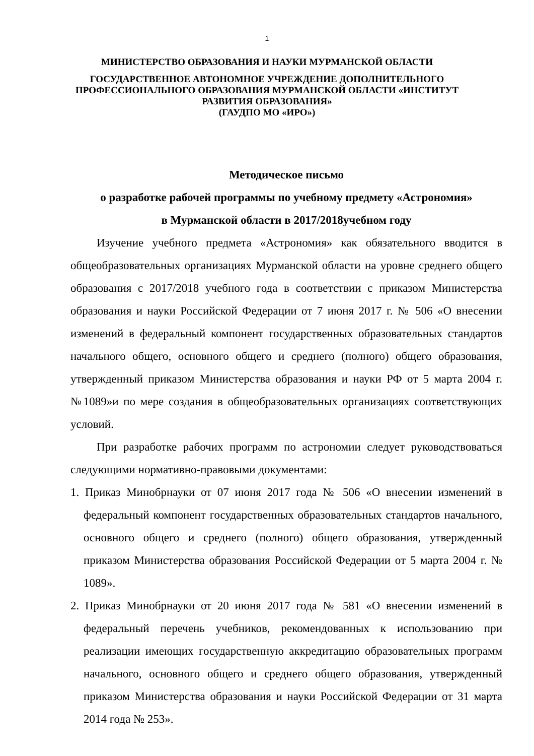1
МИНИСТЕРСТВО ОБРАЗОВАНИЯ И НАУКИ МУРМАНСКОЙ ОБЛАСТИ
ГОСУДАРСТВЕННОЕ АВТОНОМНОЕ УЧРЕЖДЕНИЕ ДОПОЛНИТЕЛЬНОГО ПРОФЕССИОНАЛЬНОГО ОБРАЗОВАНИЯ МУРМАНСКОЙ ОБЛАСТИ «ИНСТИТУТ РАЗВИТИЯ ОБРАЗОВАНИЯ»
(ГАУДПО МО «ИРО»)
Методическое письмо
о разработке рабочей программы по учебному предмету «Астрономия»
в Мурманской области в 2017/2018учебном году
Изучение учебного предмета «Астрономия» как обязательного вводится в общеобразовательных организациях Мурманской области на уровне среднего общего образования с 2017/2018 учебного года в соответствии с приказом Министерства образования и науки Российской Федерации от 7 июня 2017 г. № 506 «О внесении изменений в федеральный компонент государственных образовательных стандартов начального общего, основного общего и среднего (полного) общего образования, утвержденный приказом Министерства образования и науки РФ от 5 марта 2004 г. №1089»и по мере создания в общеобразовательных организациях соответствующих условий.
При разработке рабочих программ по астрономии следует руководствоваться следующими нормативно-правовыми документами:
1. Приказ Минобрнауки от 07 июня 2017 года № 506 «О внесении изменений в федеральный компонент государственных образовательных стандартов начального, основного общего и среднего (полного) общего образования, утвержденный приказом Министерства образования Российской Федерации от 5 марта 2004 г. № 1089».
2. Приказ Минобрнауки от 20 июня 2017 года № 581 «О внесении изменений в федеральный перечень учебников, рекомендованных к использованию при реализации имеющих государственную аккредитацию образовательных программ начального, основного общего и среднего общего образования, утвержденный приказом Министерства образования и науки Российской Федерации от 31 марта 2014 года № 253».